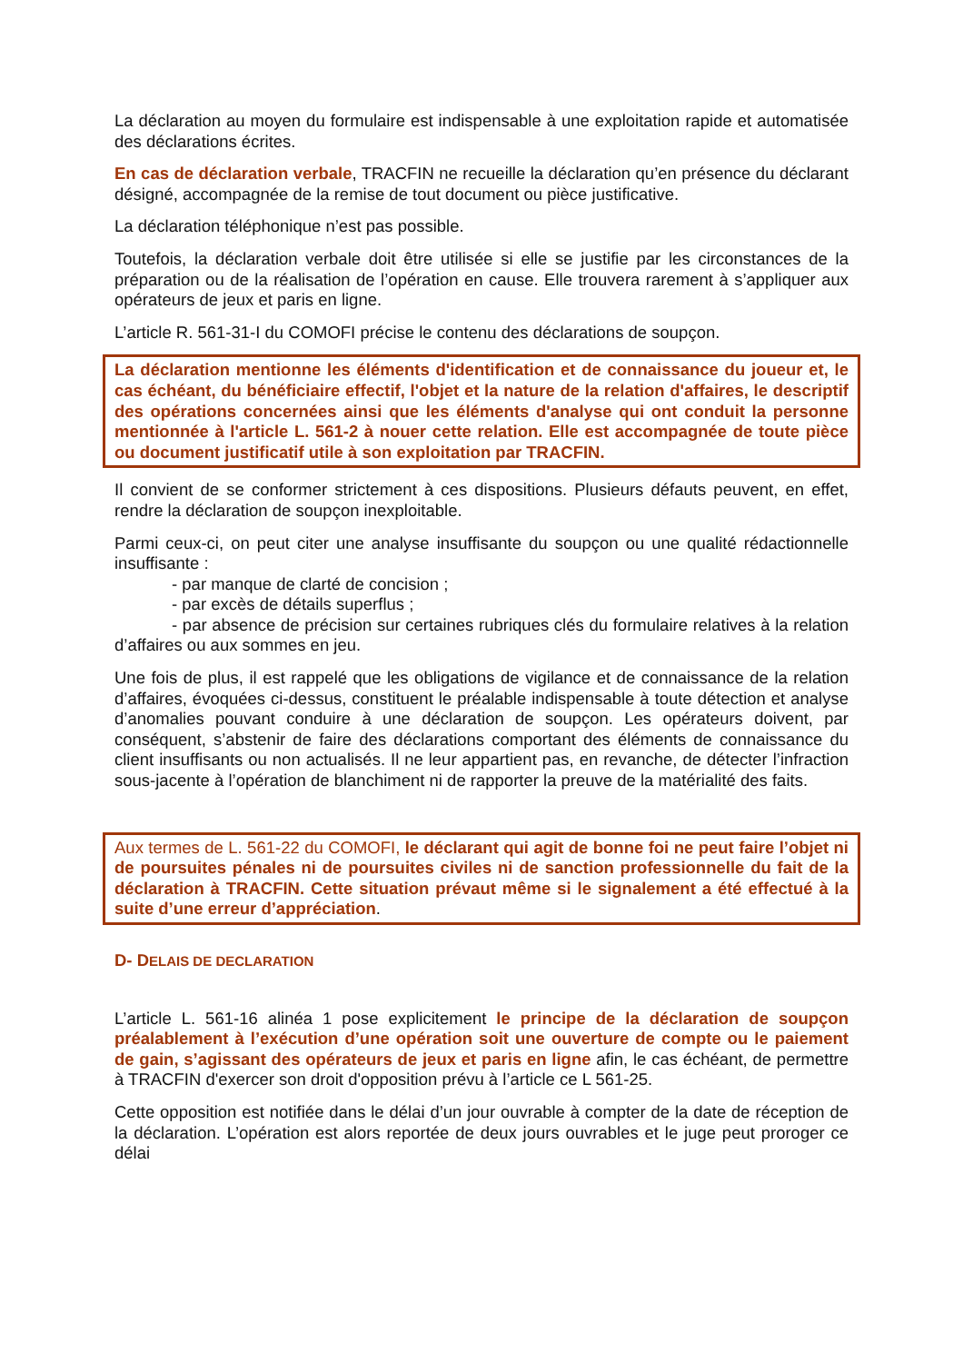La déclaration au moyen du formulaire est indispensable à une exploitation rapide et automatisée des déclarations écrites.
En cas de déclaration verbale, TRACFIN ne recueille la déclaration qu’en présence du déclarant désigné, accompagnée de la remise de tout document ou pièce justificative.
La déclaration téléphonique n’est pas possible.
Toutefois, la déclaration verbale doit être utilisée si elle se justifie par les circonstances de la préparation ou de la réalisation de l’opération en cause. Elle trouvera rarement à s’appliquer aux opérateurs de jeux et paris en ligne.
L’article R. 561-31-I du COMOFI précise le contenu des déclarations de soupçon.
La déclaration mentionne les éléments d'identification et de connaissance du joueur et, le cas échéant, du bénéficiaire effectif, l'objet et la nature de la relation d'affaires, le descriptif des opérations concernées ainsi que les éléments d'analyse qui ont conduit la personne mentionnée à l'article L. 561-2 à nouer cette relation. Elle est accompagnée de toute pièce ou document justificatif utile à son exploitation par TRACFIN.
Il convient de se conformer strictement à ces dispositions. Plusieurs défauts peuvent, en effet, rendre la déclaration de soupçon inexploitable.
Parmi ceux-ci, on peut citer une analyse insuffisante du soupçon ou une qualité rédactionnelle insuffisante :
- par manque de clarté de concision ;
- par excès de détails superflus ;
- par absence de précision sur certaines rubriques clés du formulaire relatives à la relation d’affaires ou aux sommes en jeu.
Une fois de plus, il est rappelé que les obligations de vigilance et de connaissance de la relation d’affaires, évoquées ci-dessus, constituent le préalable indispensable à toute détection et analyse d’anomalies pouvant conduire à une déclaration de soupçon. Les opérateurs doivent, par conséquent, s’abstenir de faire des déclarations comportant des éléments de connaissance du client insuffisants ou non actualisés. Il ne leur appartient pas, en revanche, de détecter l’infraction sous-jacente à l’opération de blanchiment ni de rapporter la preuve de la matérialité des faits.
Aux termes de L. 561-22 du COMOFI, le déclarant qui agit de bonne foi ne peut faire l’objet ni de poursuites pénales ni de poursuites civiles ni de sanction professionnelle du fait de la déclaration à TRACFIN. Cette situation prévaut même si le signalement a été effectué à la suite d’une erreur d’appréciation.
D- DELAIS DE DECLARATION
L’article L. 561-16 alinéa 1 pose explicitement le principe de la déclaration de soupçon préalablement à l’exécution d’une opération soit une ouverture de compte ou le paiement de gain, s’agissant des opérateurs de jeux et paris en ligne afin, le cas échéant, de permettre à TRACFIN d'exercer son droit d'opposition prévu à l’article ce L 561-25.
Cette opposition est notifiée dans le délai d’un jour ouvrable à compter de la date de réception de la déclaration. L’opération est alors reportée de deux jours ouvrables et le juge peut proroger ce délai